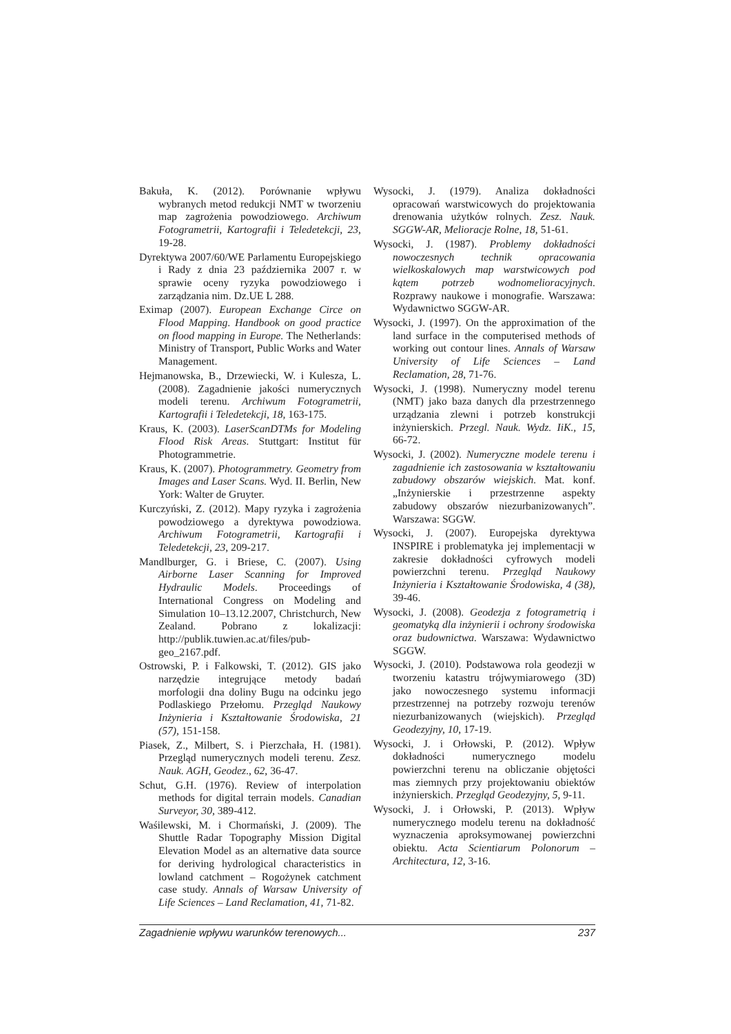Bakuła, K. (2012). Porównanie wpływu wybranych metod redukcji NMT w tworzeniu map zagrożenia powodziowego. Archiwum Fotogrametrii, Kartografii i Teledetekcji, 23, 19-28.
Dyrektywa 2007/60/WE Parlamentu Europejskiego i Rady z dnia 23 października 2007 r. w sprawie oceny ryzyka powodziowego i zarządzania nim. Dz.UE L 288.
Eximap (2007). European Exchange Circe on Flood Mapping. Handbook on good practice on flood mapping in Europe. The Netherlands: Ministry of Transport, Public Works and Water Management.
Hejmanowska, B., Drzewiecki, W. i Kulesza, L. (2008). Zagadnienie jakości numerycznych modeli terenu. Archiwum Fotogrametrii, Kartografii i Teledetekcji, 18, 163-175.
Kraus, K. (2003). LaserScanDTMs for Modeling Flood Risk Areas. Stuttgart: Institut für Photogrammetrie.
Kraus, K. (2007). Photogrammetry. Geometry from Images and Laser Scans. Wyd. II. Berlin, New York: Walter de Gruyter.
Kurczyński, Z. (2012). Mapy ryzyka i zagrożenia powodziowego a dyrektywa powodziowa. Archiwum Fotogrametrii, Kartografii i Teledetekcji, 23, 209-217.
Mandlburger, G. i Briese, C. (2007). Using Airborne Laser Scanning for Improved Hydraulic Models. Proceedings of International Congress on Modeling and Simulation 10–13.12.2007, Christchurch, New Zealand. Pobrano z lokalizacji: http://publik.tuwien.ac.at/files/pub-geo_2167.pdf.
Ostrowski, P. i Falkowski, T. (2012). GIS jako narzędzie integrujące metody badań morfologii dna doliny Bugu na odcinku jego Podlaskiego Przełomu. Przegląd Naukowy Inżynieria i Kształtowanie Środowiska, 21 (57), 151-158.
Piasek, Z., Milbert, S. i Pierzchała, H. (1981). Przegląd numerycznych modeli terenu. Zesz. Nauk. AGH, Geodez., 62, 36-47.
Schut, G.H. (1976). Review of interpolation methods for digital terrain models. Canadian Surveyor, 30, 389-412.
Waśilewski, M. i Chormański, J. (2009). The Shuttle Radar Topography Mission Digital Elevation Model as an alternative data source for deriving hydrological characteristics in lowland catchment – Rogożynek catchment case study. Annals of Warsaw University of Life Sciences – Land Reclamation, 41, 71-82.
Wysocki, J. (1979). Analiza dokładności opracowań warstwicowych do projektowania drenowania użytków rolnych. Zesz. Nauk. SGGW-AR, Melioracje Rolne, 18, 51-61.
Wysocki, J. (1987). Problemy dokładności nowoczesnych technik opracowania wielkoskalowych map warstwicowych pod kątem potrzeb wodnomelioracyjnych. Rozprawy naukowe i monografie. Warszawa: Wydawnictwo SGGW-AR.
Wysocki, J. (1997). On the approximation of the land surface in the computerised methods of working out contour lines. Annals of Warsaw University of Life Sciences – Land Reclamation, 28, 71-76.
Wysocki, J. (1998). Numeryczny model terenu (NMT) jako baza danych dla przestrzennego urządzania zlewni i potrzeb konstrukcji inżynierskich. Przegl. Nauk. Wydz. IiK., 15, 66-72.
Wysocki, J. (2002). Numeryczne modele terenu i zagadnienie ich zastosowania w kształtowaniu zabudowy obszarów wiejskich. Mat. konf. „Inżynierskie i przestrzenne aspekty zabudowy obszarów niezurbanizowanych”. Warszawa: SGGW.
Wysocki, J. (2007). Europejska dyrektywa INSPIRE i problematyka jej implementacji w zakresie dokładności cyfrowych modeli powierzchni terenu. Przegląd Naukowy Inżynieria i Kształtowanie Środowiska, 4 (38), 39-46.
Wysocki, J. (2008). Geodezja z fotogrametrią i geomatyką dla inżynierii i ochrony środowiska oraz budownictwa. Warszawa: Wydawnictwo SGGW.
Wysocki, J. (2010). Podstawowa rola geodezji w tworzeniu katastru trójwymiarowego (3D) jako nowoczesnego systemu informacji przestrzennej na potrzeby rozwoju terenów niezurbanizowanych (wiejskich). Przegląd Geodezyjny, 10, 17-19.
Wysocki, J. i Orłowski, P. (2012). Wpływ dokładności numerycznego modelu powierzchni terenu na obliczanie objętości mas ziemnych przy projektowaniu obiektów inżynierskich. Przegląd Geodezyjny, 5, 9-11.
Wysocki, J. i Orłowski, P. (2013). Wpływ numerycznego modelu terenu na dokładność wyznaczenia aproksymowanej powierzchni obiektu. Acta Scientiarum Polonorum – Architectura, 12, 3-16.
Zagadnienie wpływu warunków terenowych... 237